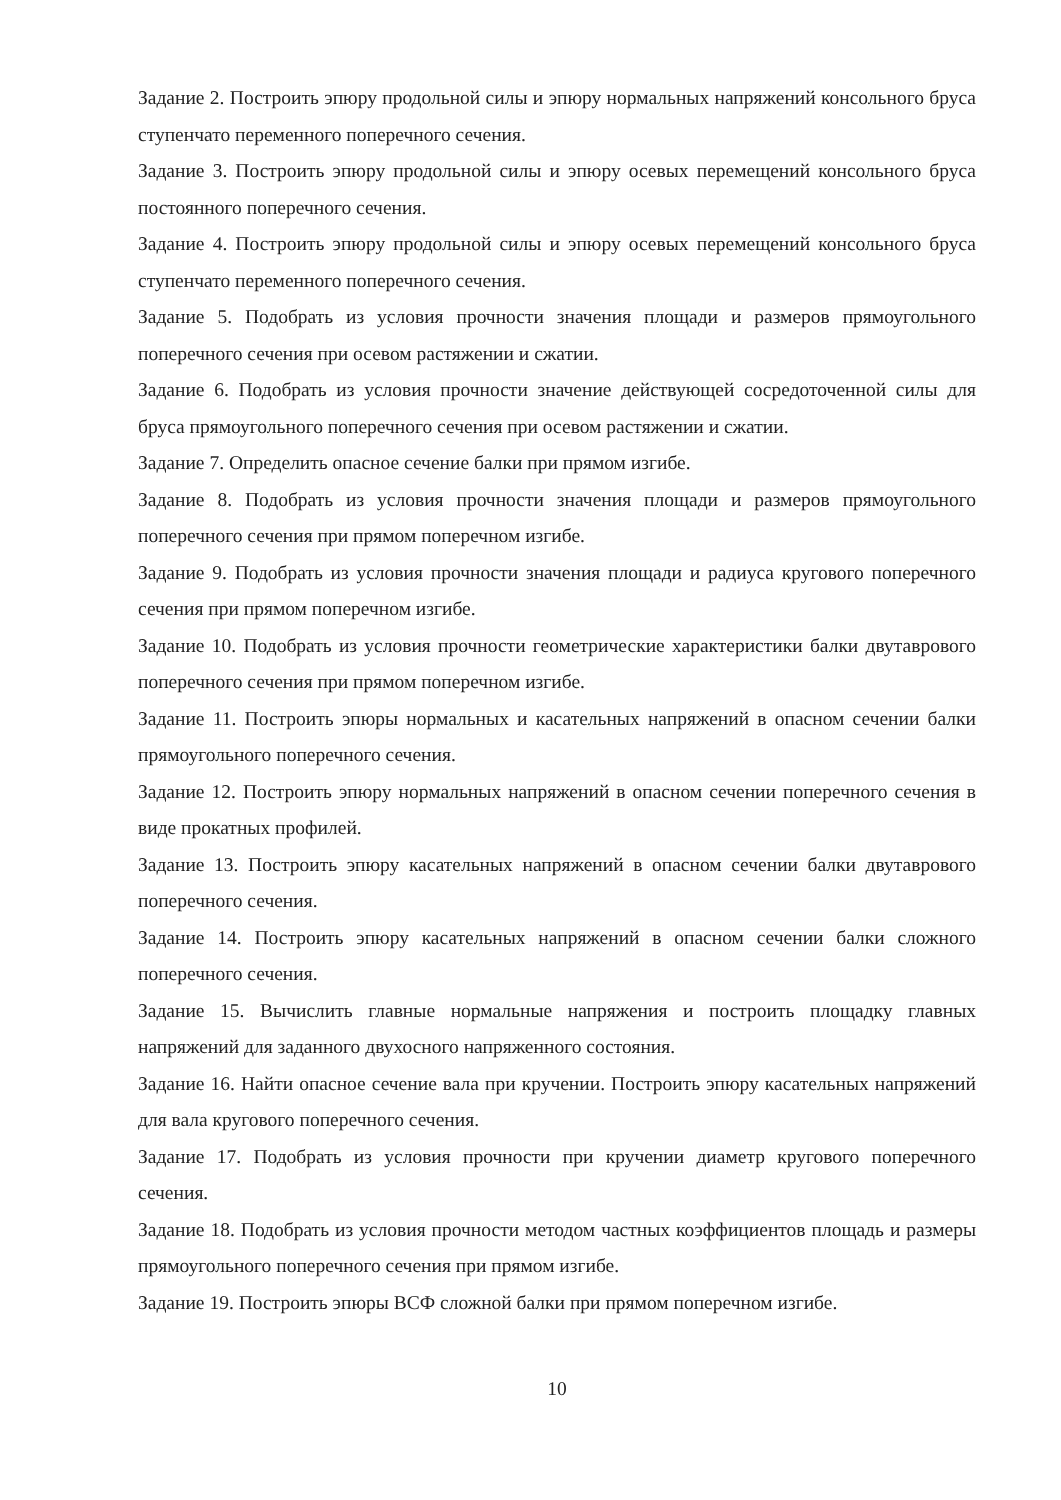Задание 2. Построить эпюру продольной силы и эпюру нормальных напряжений консольного бруса ступенчато переменного поперечного сечения.
Задание 3. Построить эпюру продольной силы и эпюру осевых перемещений консольного бруса постоянного поперечного сечения.
Задание 4. Построить эпюру продольной силы и эпюру осевых перемещений консольного бруса ступенчато переменного поперечного сечения.
Задание 5. Подобрать из условия прочности значения площади и размеров прямоугольного поперечного сечения при осевом растяжении и сжатии.
Задание 6. Подобрать из условия прочности значение действующей сосредоточенной силы для бруса прямоугольного поперечного сечения при осевом растяжении и сжатии.
Задание 7. Определить опасное сечение балки при прямом изгибе.
Задание 8. Подобрать из условия прочности значения площади и размеров прямоугольного поперечного сечения при прямом поперечном изгибе.
Задание 9. Подобрать из условия прочности значения площади и радиуса кругового поперечного сечения при прямом поперечном изгибе.
Задание 10. Подобрать из условия прочности геометрические характеристики балки двутаврового поперечного сечения при прямом поперечном изгибе.
Задание 11. Построить эпюры нормальных и касательных напряжений в опасном сечении балки прямоугольного поперечного сечения.
Задание 12. Построить эпюру нормальных напряжений в опасном сечении поперечного сечения в виде прокатных профилей.
Задание 13. Построить эпюру касательных напряжений в опасном сечении балки двутаврового поперечного сечения.
Задание 14. Построить эпюру касательных напряжений в опасном сечении балки сложного поперечного сечения.
Задание 15. Вычислить главные нормальные напряжения и построить площадку главных напряжений для заданного двухосного напряженного состояния.
Задание 16. Найти опасное сечение вала при кручении. Построить эпюру касательных напряжений для вала кругового поперечного сечения.
Задание 17. Подобрать из условия прочности при кручении диаметр кругового поперечного сечения.
Задание 18. Подобрать из условия прочности методом частных коэффициентов площадь и размеры прямоугольного поперечного сечения при прямом изгибе.
Задание 19. Построить эпюры ВСФ сложной балки при прямом поперечном изгибе.
10